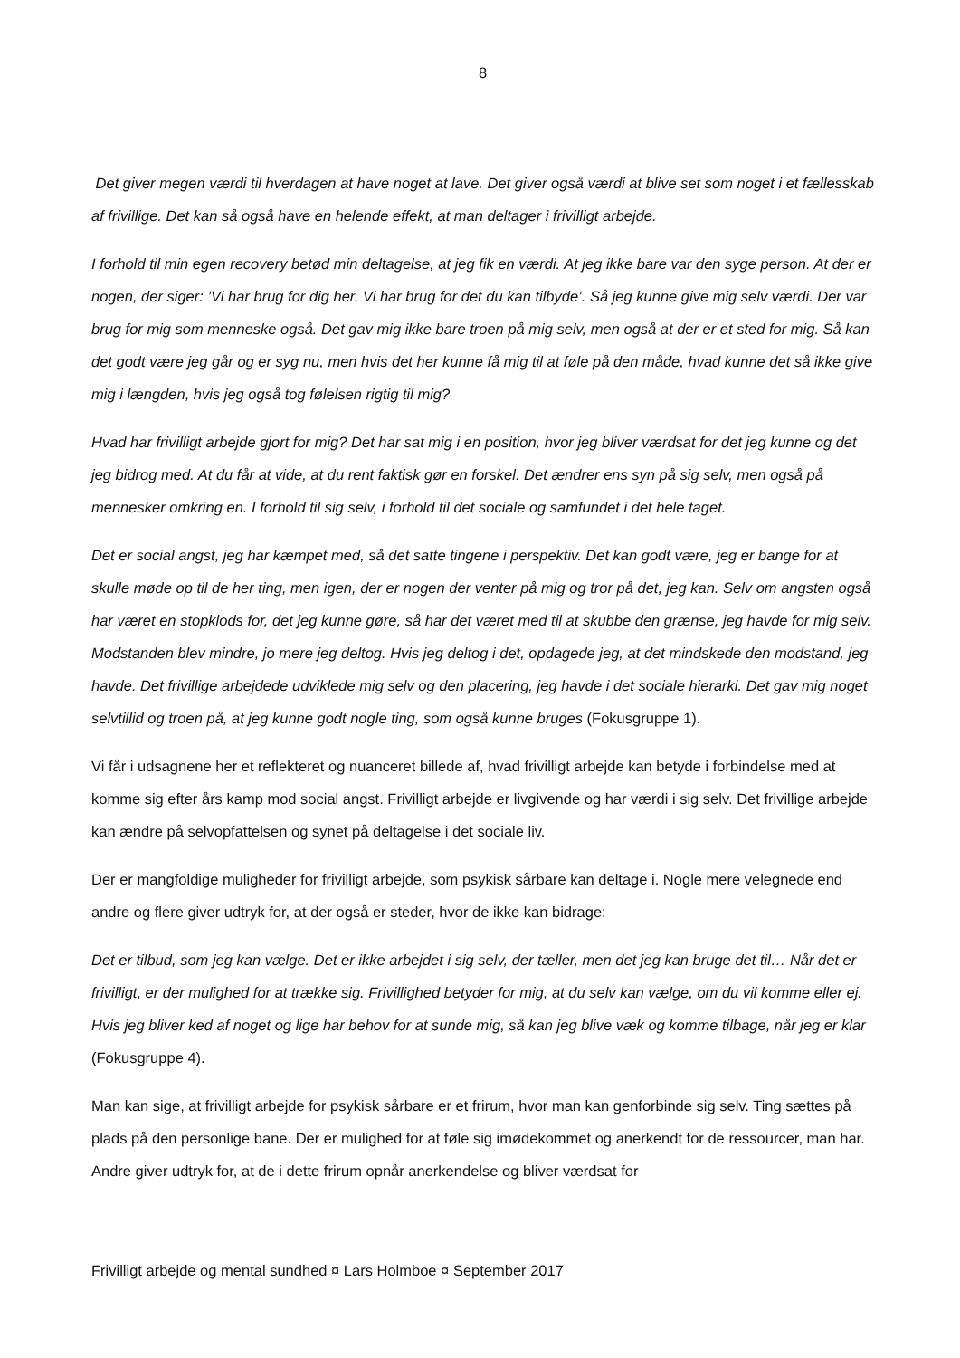8
Det giver megen værdi til hverdagen at have noget at lave. Det giver også værdi at blive set som noget i et fællesskab af frivillige. Det kan så også have en helende effekt, at man deltager i frivilligt arbejde.
I forhold til min egen recovery betød min deltagelse, at jeg fik en værdi. At jeg ikke bare var den syge person. At der er nogen, der siger: ’Vi har brug for dig her. Vi har brug for det du kan tilbyde’. Så jeg kunne give mig selv værdi. Der var brug for mig som menneske også. Det gav mig ikke bare troen på mig selv, men også at der er et sted for mig. Så kan det godt være jeg går og er syg nu, men hvis det her kunne få mig til at føle på den måde, hvad kunne det så ikke give mig i længden, hvis jeg også tog følelsen rigtig til mig?
Hvad har frivilligt arbejde gjort for mig? Det har sat mig i en position, hvor jeg bliver værdsat for det jeg kunne og det jeg bidrog med. At du får at vide, at du rent faktisk gør en forskel. Det ændrer ens syn på sig selv, men også på mennesker omkring en. I forhold til sig selv, i forhold til det sociale og samfundet i det hele taget.
Det er social angst, jeg har kæmpet med, så det satte tingene i perspektiv. Det kan godt være, jeg er bange for at skulle møde op til de her ting, men igen, der er nogen der venter på mig og tror på det, jeg kan. Selv om angsten også har været en stopklods for, det jeg kunne gøre, så har det været med til at skubbe den grænse, jeg havde for mig selv. Modstanden blev mindre, jo mere jeg deltog. Hvis jeg deltog i det, opdagede jeg, at det mindskede den modstand, jeg havde. Det frivillige arbejdede udviklede mig selv og den placering, jeg havde i det sociale hierarki. Det gav mig noget selvtillid og troen på, at jeg kunne godt nogle ting, som også kunne bruges (Fokusgruppe 1).
Vi får i udsagnene her et reflekteret og nuanceret billede af, hvad frivilligt arbejde kan betyde i forbindelse med at komme sig efter års kamp mod social angst. Frivilligt arbejde er livgivende og har værdi i sig selv. Det frivillige arbejde kan ændre på selvopfattelsen og synet på deltagelse i det sociale liv.
Der er mangfoldige muligheder for frivilligt arbejde, som psykisk sårbare kan deltage i. Nogle mere velegnede end andre og flere giver udtryk for, at der også er steder, hvor de ikke kan bidrage:
Det er tilbud, som jeg kan vælge. Det er ikke arbejdet i sig selv, der tæller, men det jeg kan bruge det til… Når det er frivilligt, er der mulighed for at trække sig. Frivillighed betyder for mig, at du selv kan vælge, om du vil komme eller ej. Hvis jeg bliver ked af noget og lige har behov for at sunde mig, så kan jeg blive væk og komme tilbage, når jeg er klar (Fokusgruppe 4).
Man kan sige, at frivilligt arbejde for psykisk sårbare er et frirum, hvor man kan genforbinde sig selv. Ting sættes på plads på den personlige bane. Der er mulighed for at føle sig imødekommet og anerkendt for de ressourcer, man har. Andre giver udtryk for, at de i dette frirum opnår anerkendelse og bliver værdsat for
Frivilligt arbejde og mental sundhed ¤ Lars Holmboe ¤ September 2017